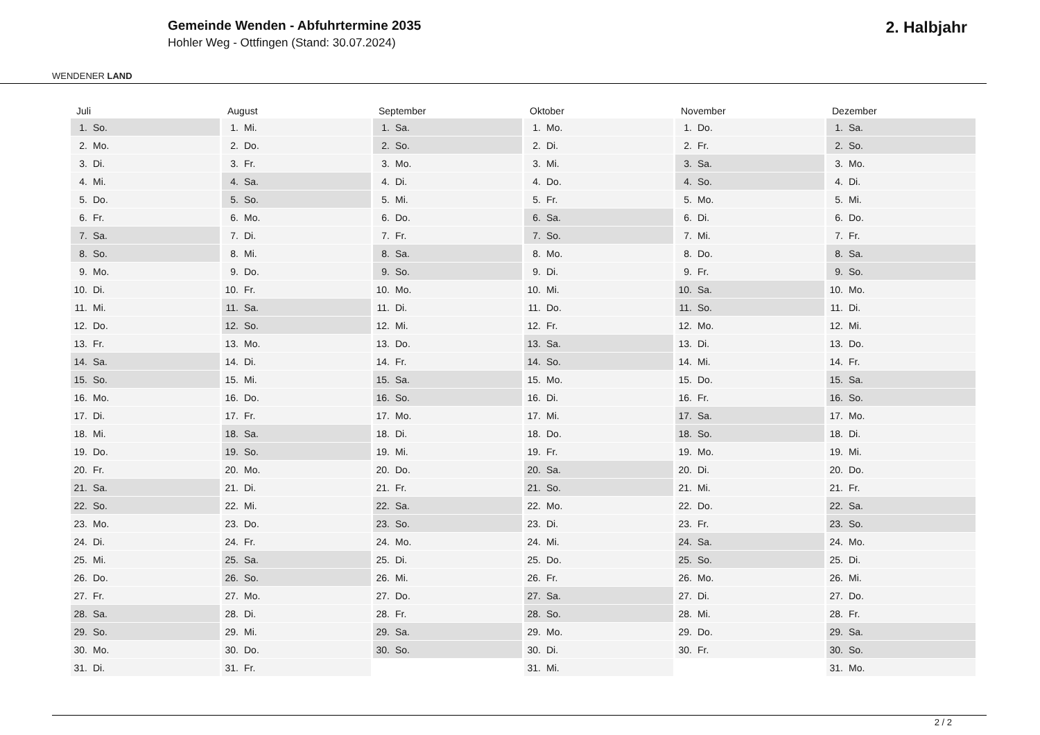WENDENER LAND
Gemeinde Wenden - Abfuhrtermine 2035
Hohler Weg - Ottfingen (Stand: 30.07.2024)
2. Halbjahr
| Juli | August | September | Oktober | November | Dezember |
| --- | --- | --- | --- | --- | --- |
| 1. So. | 1. Mi. | 1. Sa. | 1. Mo. | 1. Do. | 1. Sa. |
| 2. Mo. | 2. Do. | 2. So. | 2. Di. | 2. Fr. | 2. So. |
| 3. Di. | 3. Fr. | 3. Mo. | 3. Mi. | 3. Sa. | 3. Mo. |
| 4. Mi. | 4. Sa. | 4. Di. | 4. Do. | 4. So. | 4. Di. |
| 5. Do. | 5. So. | 5. Mi. | 5. Fr. | 5. Mo. | 5. Mi. |
| 6. Fr. | 6. Mo. | 6. Do. | 6. Sa. | 6. Di. | 6. Do. |
| 7. Sa. | 7. Di. | 7. Fr. | 7. So. | 7. Mi. | 7. Fr. |
| 8. So. | 8. Mi. | 8. Sa. | 8. Mo. | 8. Do. | 8. Sa. |
| 9. Mo. | 9. Do. | 9. So. | 9. Di. | 9. Fr. | 9. So. |
| 10. Di. | 10. Fr. | 10. Mo. | 10. Mi. | 10. Sa. | 10. Mo. |
| 11. Mi. | 11. Sa. | 11. Di. | 11. Do. | 11. So. | 11. Di. |
| 12. Do. | 12. So. | 12. Mi. | 12. Fr. | 12. Mo. | 12. Mi. |
| 13. Fr. | 13. Mo. | 13. Do. | 13. Sa. | 13. Di. | 13. Do. |
| 14. Sa. | 14. Di. | 14. Fr. | 14. So. | 14. Mi. | 14. Fr. |
| 15. So. | 15. Mi. | 15. Sa. | 15. Mo. | 15. Do. | 15. Sa. |
| 16. Mo. | 16. Do. | 16. So. | 16. Di. | 16. Fr. | 16. So. |
| 17. Di. | 17. Fr. | 17. Mo. | 17. Mi. | 17. Sa. | 17. Mo. |
| 18. Mi. | 18. Sa. | 18. Di. | 18. Do. | 18. So. | 18. Di. |
| 19. Do. | 19. So. | 19. Mi. | 19. Fr. | 19. Mo. | 19. Mi. |
| 20. Fr. | 20. Mo. | 20. Do. | 20. Sa. | 20. Di. | 20. Do. |
| 21. Sa. | 21. Di. | 21. Fr. | 21. So. | 21. Mi. | 21. Fr. |
| 22. So. | 22. Mi. | 22. Sa. | 22. Mo. | 22. Do. | 22. Sa. |
| 23. Mo. | 23. Do. | 23. So. | 23. Di. | 23. Fr. | 23. So. |
| 24. Di. | 24. Fr. | 24. Mo. | 24. Mi. | 24. Sa. | 24. Mo. |
| 25. Mi. | 25. Sa. | 25. Di. | 25. Do. | 25. So. | 25. Di. |
| 26. Do. | 26. So. | 26. Mi. | 26. Fr. | 26. Mo. | 26. Mi. |
| 27. Fr. | 27. Mo. | 27. Do. | 27. Sa. | 27. Di. | 27. Do. |
| 28. Sa. | 28. Di. | 28. Fr. | 28. So. | 28. Mi. | 28. Fr. |
| 29. So. | 29. Mi. | 29. Sa. | 29. Mo. | 29. Do. | 29. Sa. |
| 30. Mo. | 30. Do. | 30. So. | 30. Di. | 30. Fr. | 30. So. |
| 31. Di. | 31. Fr. | | 31. Mi. | | 31. Mo. |
2 / 2